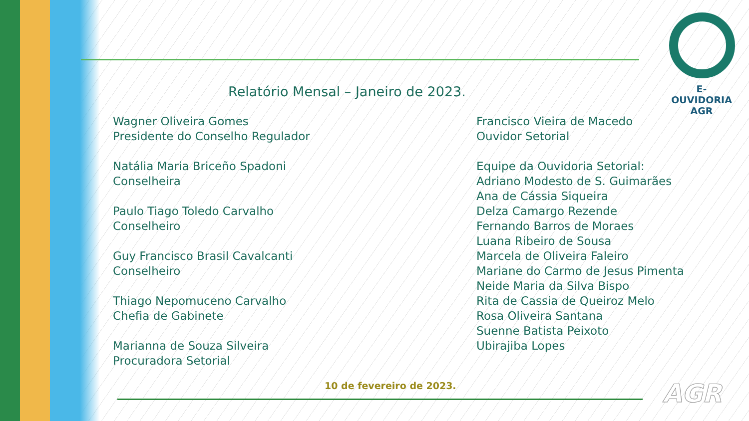E-OUVIDORIA
AGR
Relatório Mensal – Janeiro de 2023.
Wagner Oliveira Gomes
Presidente do Conselho Regulador
Natália Maria Briceño Spadoni
Conselheira
Paulo Tiago Toledo Carvalho
Conselheiro
Guy Francisco Brasil Cavalcanti
Conselheiro
Thiago Nepomuceno Carvalho
Chefia de Gabinete
Marianna de Souza Silveira
Procuradora Setorial
Francisco Vieira de Macedo
Ouvidor Setorial
Equipe da Ouvidoria Setorial:
Adriano Modesto de S. Guimarães
Ana de Cássia Siqueira
Delza Camargo Rezende
Fernando Barros de Moraes
Luana Ribeiro de Sousa
Marcela de Oliveira Faleiro
Mariane do Carmo de Jesus Pimenta
Neide Maria da Silva Bispo
Rita de Cassia de Queiroz Melo
Rosa Oliveira Santana
Suenne Batista Peixoto
Ubirajiba Lopes
10 de fevereiro de 2023. AGR